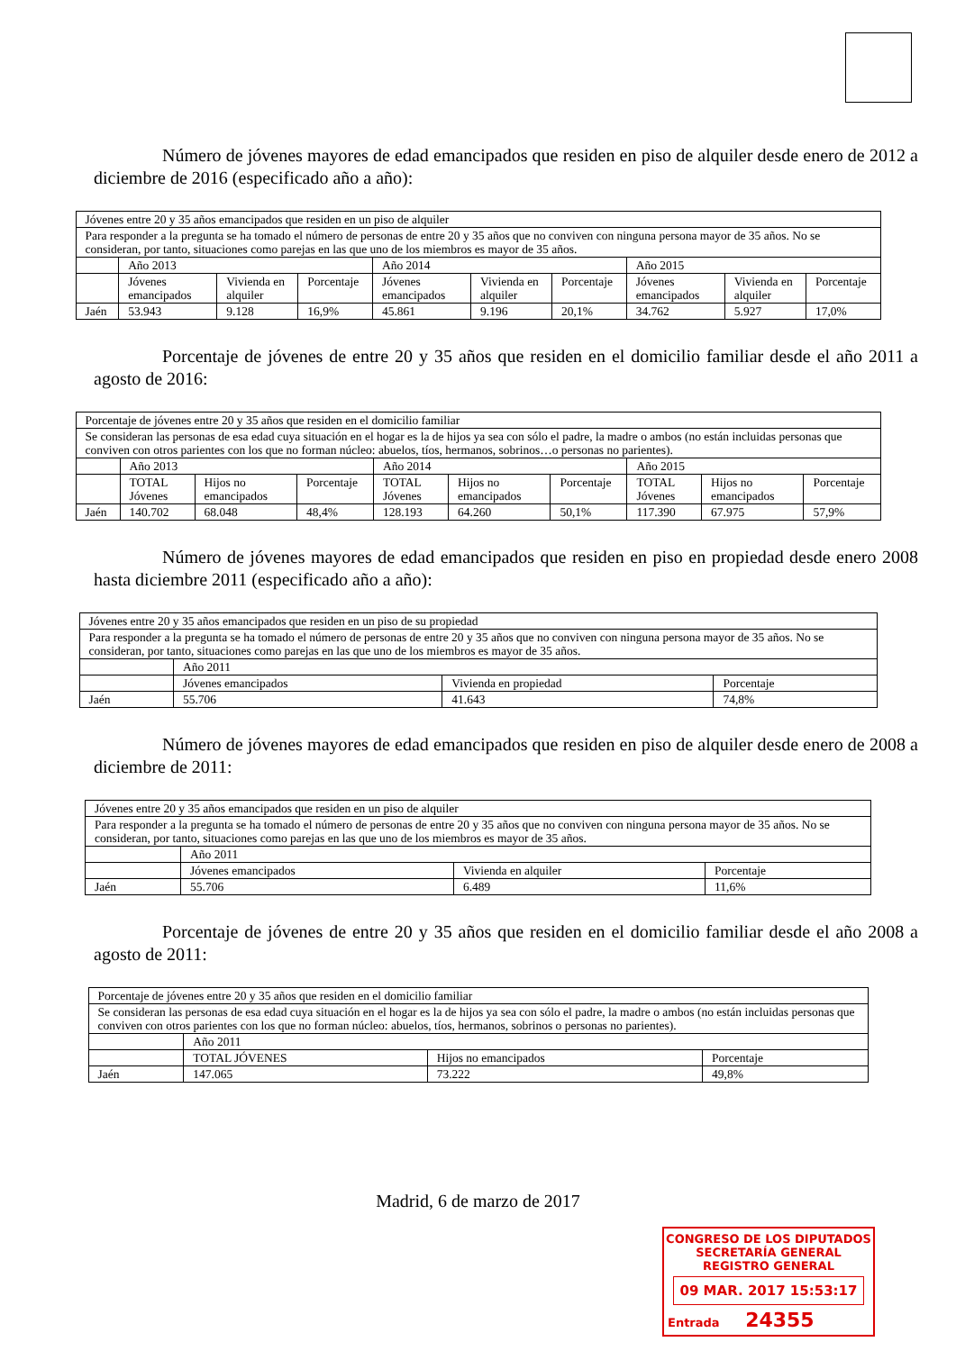Número de jóvenes mayores de edad emancipados que residen en piso de alquiler desde enero de 2012 a diciembre de 2016 (especificado año a año):
| Jóvenes entre 20 y 35 años emancipados que residen en un piso de alquiler | | | | | | | | | |
| Para responder a la pregunta se ha tomado el número de personas de entre 20 y 35 años que no conviven con ninguna persona mayor de 35 años. No se consideran, por tanto, situaciones como parejas en las que uno de los miembros es mayor de 35 años. | | | | | | | | | |
| | Año 2013 | | | Año 2014 | | | Año 2015 | | |
| | Jóvenes emancipados | Vivienda en alquiler | Porcentaje | Jóvenes emancipados | Vivienda en alquiler | Porcentaje | Jóvenes emancipados | Vivienda en alquiler | Porcentaje |
| Jaén | 53.943 | 9.128 | 16,9% | 45.861 | 9.196 | 20,1% | 34.762 | 5.927 | 17,0% |
Porcentaje de jóvenes de entre 20 y 35 años que residen en el domicilio familiar desde el año 2011 a agosto de 2016:
| Porcentaje de jóvenes entre 20 y 35 años que residen en el domicilio familiar | | | | | | | | | |
| Se consideran las personas de esa edad cuya situación en el hogar es la de hijos ya sea con sólo el padre, la madre o ambos (no están incluidas personas que conviven con otros parientes con los que no forman núcleo: abuelos, tíos, hermanos, sobrinos…o personas no parientes). | | | | | | | | | |
| | Año 2013 | | | Año 2014 | | | Año 2015 | | |
| | TOTAL Jóvenes | Hijos no emancipados | Porcentaje | TOTAL Jóvenes | Hijos no emancipados | Porcentaje | TOTAL Jóvenes | Hijos no emancipados | Porcentaje |
| Jaén | 140.702 | 68.048 | 48,4% | 128.193 | 64.260 | 50,1% | 117.390 | 67.975 | 57,9% |
Número de jóvenes mayores de edad emancipados que residen en piso en propiedad desde enero 2008 hasta diciembre 2011 (especificado año a año):
| Jóvenes entre 20 y 35 años emancipados que residen en un piso de su propiedad | | | |
| Para responder a la pregunta se ha tomado el número de personas de entre 20 y 35 años que no conviven con ninguna persona mayor de 35 años. No se consideran, por tanto, situaciones como parejas en las que uno de los miembros es mayor de 35 años. | | | |
| | Año 2011 | | |
| | Jóvenes emancipados | Vivienda en propiedad | Porcentaje |
| Jaén | 55.706 | 41.643 | 74,8% |
Número de jóvenes mayores de edad emancipados que residen en piso de alquiler desde enero de 2008 a diciembre de 2011:
| Jóvenes entre 20 y 35 años emancipados que residen en un piso de alquiler | | | |
| Para responder a la pregunta se ha tomado el número de personas de entre 20 y 35 años que no conviven con ninguna persona mayor de 35 años. No se consideran, por tanto, situaciones como parejas en las que uno de los miembros es mayor de 35 años. | | | |
| | Año 2011 | | |
| | Jóvenes emancipados | Vivienda en alquiler | Porcentaje |
| Jaén | 55.706 | 6.489 | 11,6% |
Porcentaje de jóvenes de entre 20 y 35 años que residen en el domicilio familiar desde el año 2008 a agosto de 2011:
| Porcentaje de jóvenes entre 20 y 35 años que residen en el domicilio familiar | | | |
| Se consideran las personas de esa edad cuya situación en el hogar es la de hijos ya sea con sólo el padre, la madre o ambos (no están incluidas personas que conviven con otros parientes con los que no forman núcleo: abuelos, tíos, hermanos, sobrinos o personas no parientes). | | | |
| | Año 2011 | | |
| | TOTAL JÓVENES | Hijos no emancipados | Porcentaje |
| Jaén | 147.065 | 73.222 | 49,8% |
Madrid, 6 de marzo de 2017
CONGRESO DE LOS DIPUTADOS
SECRETARÍA GENERAL
REGISTRO GENERAL
09 MAR. 2017 15:53:17
Entrada 24355